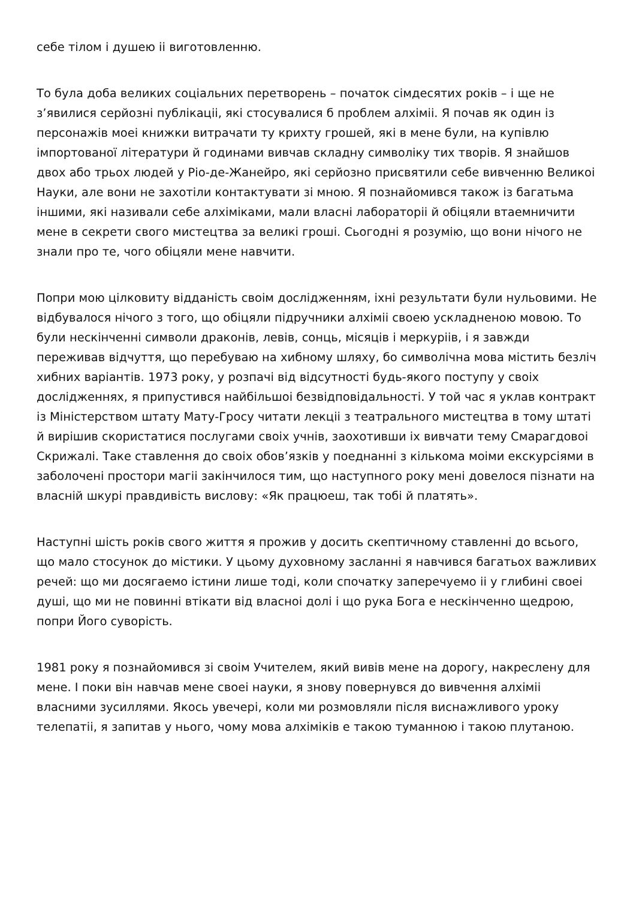себе тілом і душею іі виготовленню.
То була доба великих соціальних перетворень – початок сімдесятих років – і ще не з’явилися серйозні публікаціі, які стосувалися б проблем алхіміі. Я почав як один із персонажів моеі книжки витрачати ту крихту грошей, які в мене були, на купівлю імпортованої літератури й годинами вивчав складну символіку тих творів. Я знайшов двох або трьох людей у Ріо-де-Жанейро, які серйозно присвятили себе вивченню Великоі Науки, але вони не захотіли контактувати зі мною. Я познайомився також із багатьма іншими, які називали себе алхіміками, мали власні лабораторіі й обіцяли втаемничити мене в секрети свого мистецтва за великі гроші. Сьогодні я розумію, що вони нічого не знали про те, чого обіцяли мене навчити.
Попри мою цілковиту відданість своім дослідженням, іхні результати були нульовими. Не відбувалося нічого з того, що обіцяли підручники алхіміі своею ускладненою мовою. То були нескінченні символи драконів, левів, сонць, місяців і меркуріів, і я завжди переживав відчуття, що перебуваю на хибному шляху, бо символічна мова містить безліч хибних варіантів. 1973 року, у розпачі від відсутності будь-якого поступу у своіх дослідженнях, я припустився найбільшоі безвідповідальності. У той час я уклав контракт із Міністерством штату Мату-Гросу читати лекціі з театрального мистецтва в тому штаті й вирішив скористатися послугами своіх учнів, заохотивши іх вивчати тему Смарагдовоі Скрижалі. Таке ставлення до своіх обов’язків у поеднанні з кількома моіми екскурсіями в заболочені простори магіі закінчилося тим, що наступного року мені довелося пізнати на власній шкурі правдивість вислову: «Як працюеш, так тобі й платять».
Наступні шість років свого життя я прожив у досить скептичному ставленні до всього, що мало стосунок до містики. У цьому духовному засланні я навчився багатьох важливих речей: що ми досягаемо істини лише тоді, коли спочатку заперечуемо іі у глибині своеі душі, що ми не повинні втікати від власноі долі і що рука Бога е нескінченно щедрою, попри Його суворість.
1981 року я познайомився зі своім Учителем, який вивів мене на дорогу, накреслену для мене. І поки він навчав мене своеі науки, я знову повернувся до вивчення алхіміі власними зусиллями. Якось увечері, коли ми розмовляли після виснажливого уроку телепатіі, я запитав у нього, чому мова алхіміків е такою туманною і такою плутаною.